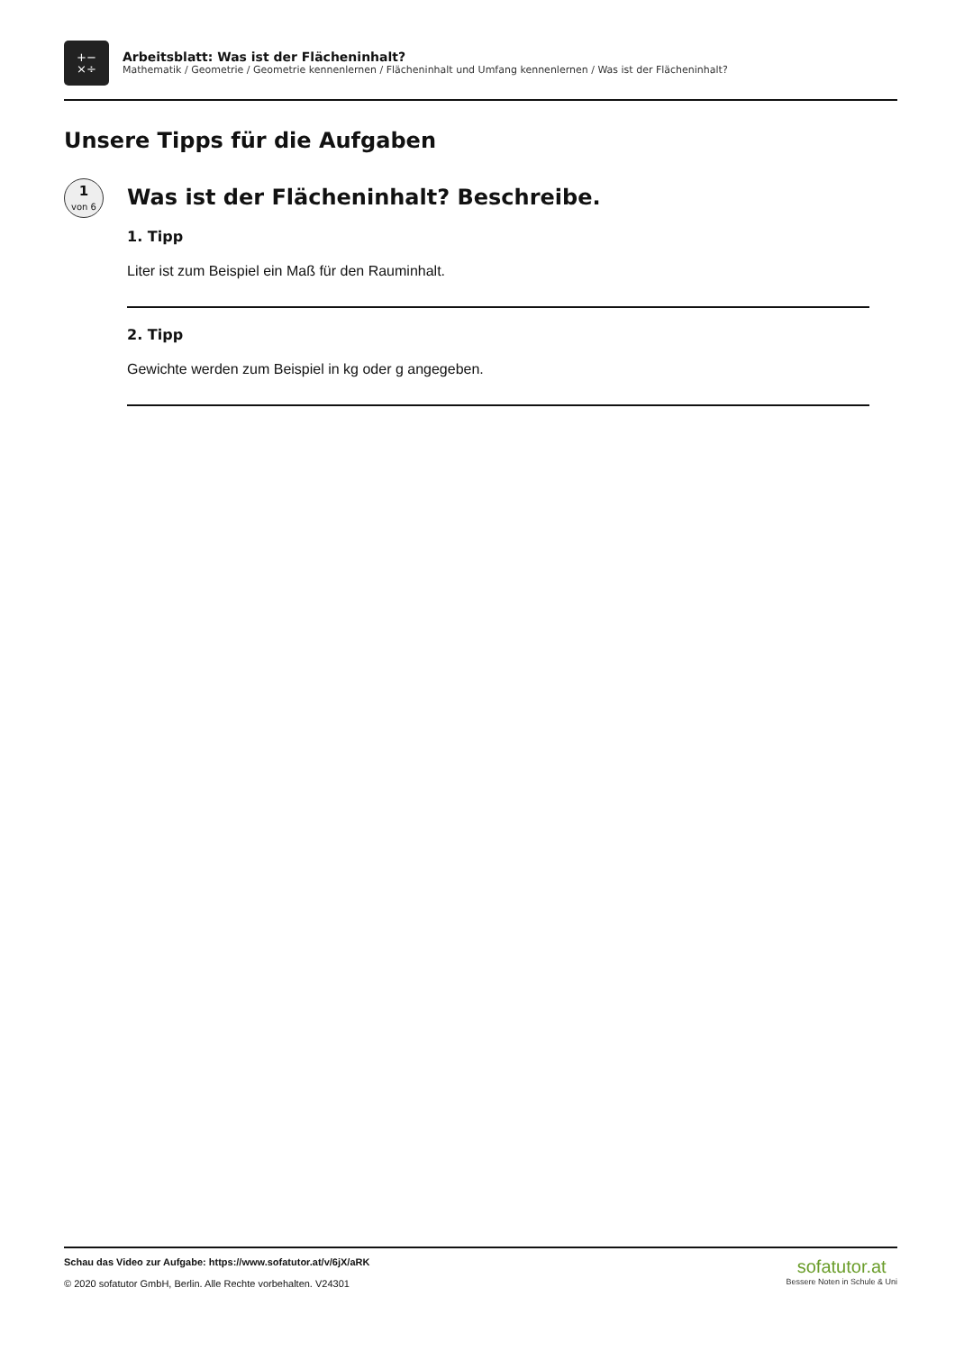+−
×÷
Arbeitsblatt: Was ist der Flächeninhalt?
Mathematik / Geometrie / Geometrie kennenlernen / Flächeninhalt und Umfang kennenlernen / Was ist der Flächeninhalt?
Unsere Tipps für die Aufgaben
1
von 6
Was ist der Flächeninhalt? Beschreibe.
1. Tipp
Liter ist zum Beispiel ein Maß für den Rauminhalt.
2. Tipp
Gewichte werden zum Beispiel in kg oder g angegeben.
Schau das Video zur Aufgabe: https://www.sofatutor.at/v/6jX/aRK
© 2020 sofatutor GmbH, Berlin. Alle Rechte vorbehalten. V24301
sofatutor.at
Bessere Noten in Schule & Uni